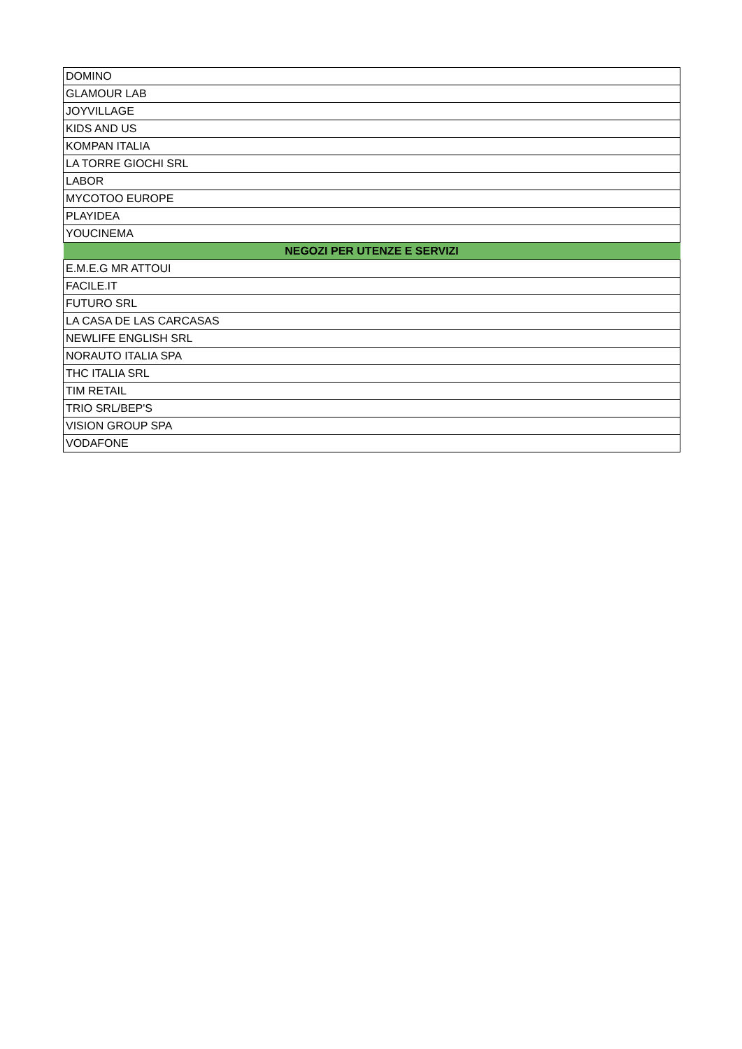| DOMINO |
| GLAMOUR LAB |
| JOYVILLAGE |
| KIDS AND US |
| KOMPAN ITALIA |
| LA TORRE GIOCHI SRL |
| LABOR |
| MYCOTOO EUROPE |
| PLAYIDEA |
| YOUCINEMA |
| NEGOZI PER UTENZE E SERVIZI |
| E.M.E.G MR ATTOUI |
| FACILE.IT |
| FUTURO SRL |
| LA CASA DE LAS CARCASAS |
| NEWLIFE ENGLISH SRL |
| NORAUTO ITALIA SPA |
| THC ITALIA SRL |
| TIM RETAIL |
| TRIO SRL/BEP'S |
| VISION GROUP SPA |
| VODAFONE |